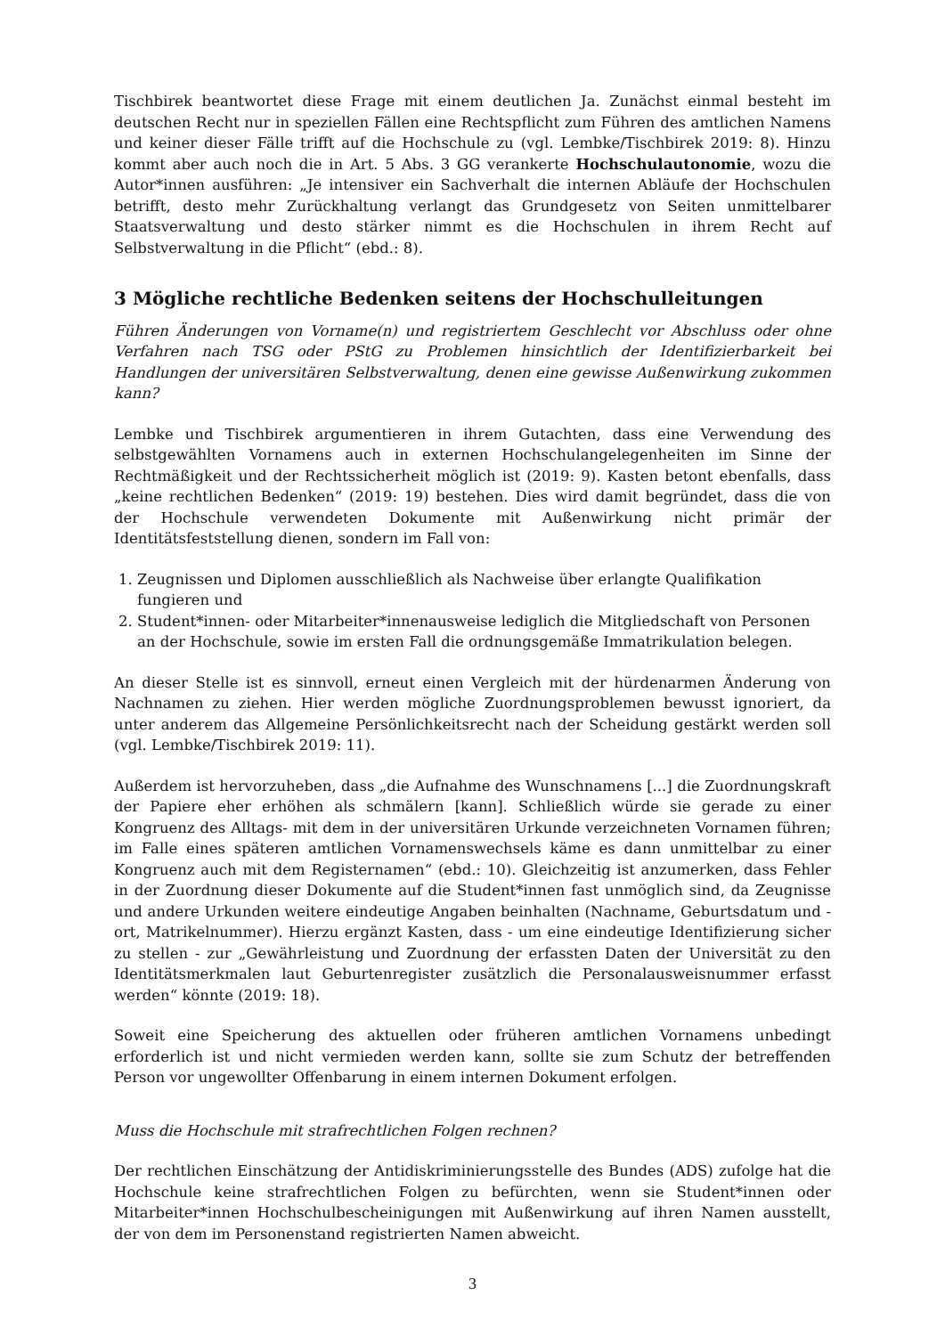Tischbirek beantwortet diese Frage mit einem deutlichen Ja. Zunächst einmal besteht im deutschen Recht nur in speziellen Fällen eine Rechtspflicht zum Führen des amtlichen Namens und keiner dieser Fälle trifft auf die Hochschule zu (vgl. Lembke/Tischbirek 2019: 8). Hinzu kommt aber auch noch die in Art. 5 Abs. 3 GG verankerte Hochschulautonomie, wozu die Autor*innen ausführen: „Je intensiver ein Sachverhalt die internen Abläufe der Hochschulen betrifft, desto mehr Zurückhaltung verlangt das Grundgesetz von Seiten unmittelbarer Staatsverwaltung und desto stärker nimmt es die Hochschulen in ihrem Recht auf Selbstverwaltung in die Pflicht“ (ebd.: 8).
3 Mögliche rechtliche Bedenken seitens der Hochschulleitungen
Führen Änderungen von Vorname(n) und registriertem Geschlecht vor Abschluss oder ohne Verfahren nach TSG oder PStG zu Problemen hinsichtlich der Identifizierbarkeit bei Handlungen der universitären Selbstverwaltung, denen eine gewisse Außenwirkung zukommen kann?
Lembke und Tischbirek argumentieren in ihrem Gutachten, dass eine Verwendung des selbstgewählten Vornamens auch in externen Hochschulangelegenheiten im Sinne der Rechtmäßigkeit und der Rechtssicherheit möglich ist (2019: 9). Kasten betont ebenfalls, dass „keine rechtlichen Bedenken“ (2019: 19) bestehen. Dies wird damit begründet, dass die von der Hochschule verwendeten Dokumente mit Außenwirkung nicht primär der Identitätsfeststellung dienen, sondern im Fall von:
1. Zeugnissen und Diplomen ausschließlich als Nachweise über erlangte Qualifikation fungieren und
2. Student*innen- oder Mitarbeiter*innenausweise lediglich die Mitgliedschaft von Personen an der Hochschule, sowie im ersten Fall die ordnungsgemäße Immatrikulation belegen.
An dieser Stelle ist es sinnvoll, erneut einen Vergleich mit der hürdenarmen Änderung von Nachnamen zu ziehen. Hier werden mögliche Zuordnungsproblemen bewusst ignoriert, da unter anderem das Allgemeine Persönlichkeitsrecht nach der Scheidung gestärkt werden soll (vgl. Lembke/Tischbirek 2019: 11).
Außerdem ist hervorzuheben, dass „die Aufnahme des Wunschnamens [...] die Zuordnungskraft der Papiere eher erhöhen als schmälern [kann]. Schließlich würde sie gerade zu einer Kongruenz des Alltags- mit dem in der universitären Urkunde verzeichneten Vornamen führen; im Falle eines späteren amtlichen Vornamenswechsels käme es dann unmittelbar zu einer Kongruenz auch mit dem Registernamen“ (ebd.: 10). Gleichzeitig ist anzumerken, dass Fehler in der Zuordnung dieser Dokumente auf die Student*innen fast unmöglich sind, da Zeugnisse und andere Urkunden weitere eindeutige Angaben beinhalten (Nachname, Geburtsdatum und -ort, Matrikelnummer). Hierzu ergänzt Kasten, dass - um eine eindeutige Identifizierung sicher zu stellen - zur „Gewährleistung und Zuordnung der erfassten Daten der Universität zu den Identitätsmerkmalen laut Geburtenregister zusätzlich die Personalausweisnummer erfasst werden“ könnte (2019: 18).
Soweit eine Speicherung des aktuellen oder früheren amtlichen Vornamens unbedingt erforderlich ist und nicht vermieden werden kann, sollte sie zum Schutz der betreffenden Person vor ungewollter Offenbarung in einem internen Dokument erfolgen.
Muss die Hochschule mit strafrechtlichen Folgen rechnen?
Der rechtlichen Einschätzung der Antidiskriminierungsstelle des Bundes (ADS) zufolge hat die Hochschule keine strafrechtlichen Folgen zu befürchten, wenn sie Student*innen oder Mitarbeiter*innen Hochschulbescheinigungen mit Außenwirkung auf ihren Namen ausstellt, der von dem im Personenstand registrierten Namen abweicht.
3